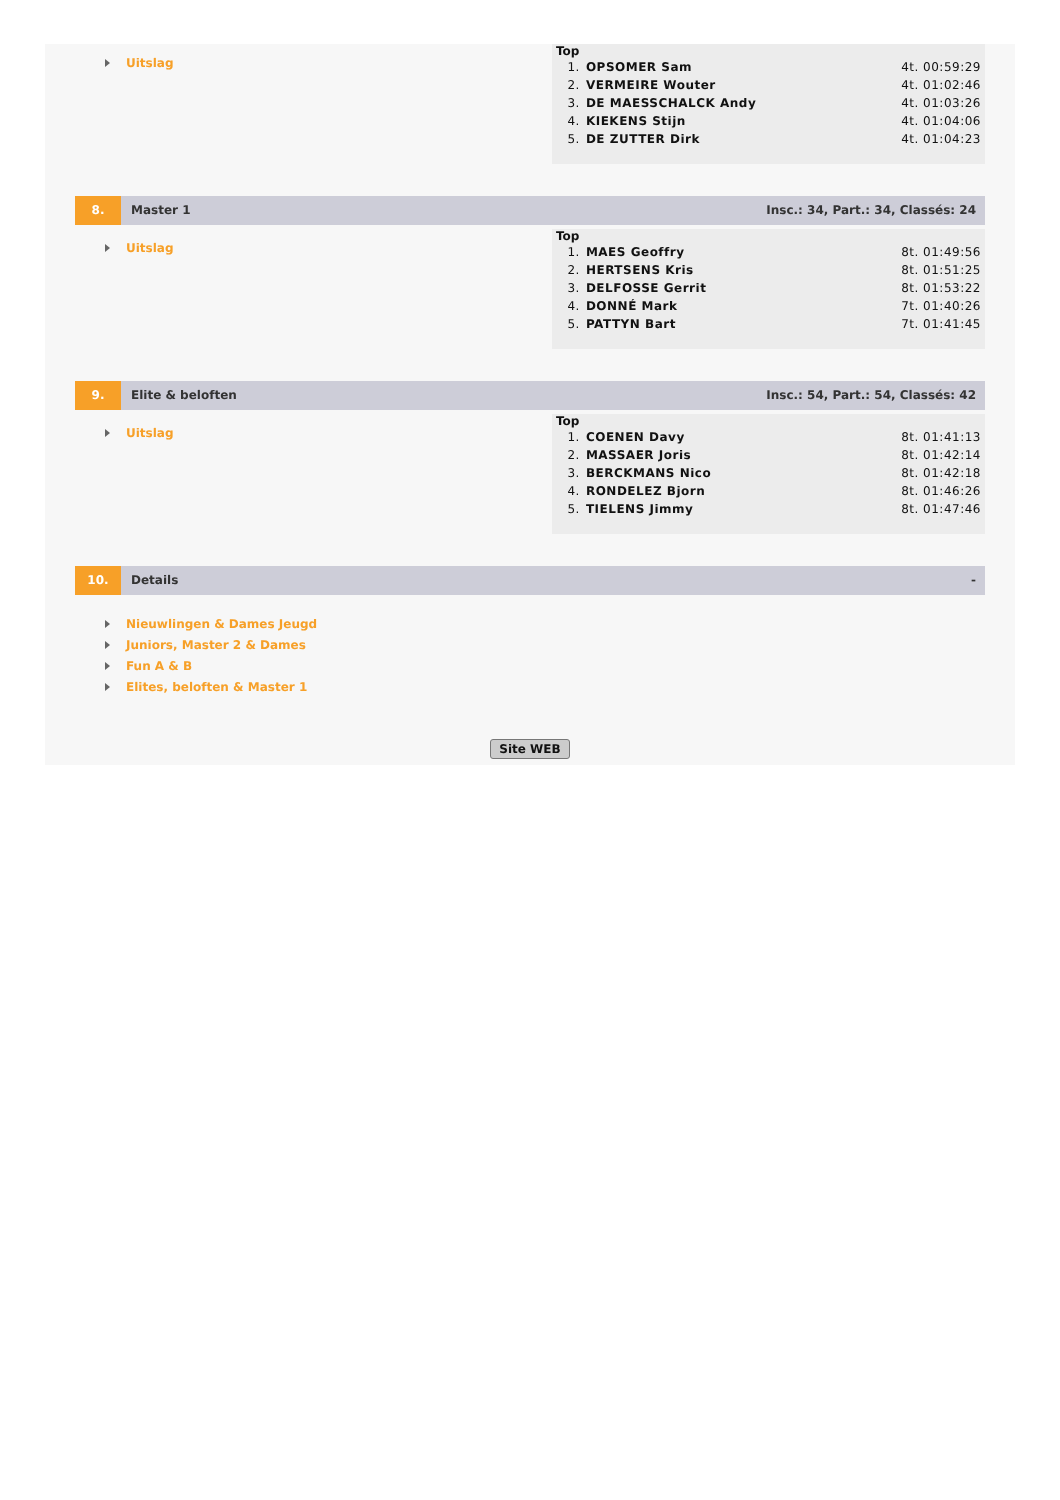Uitslag
Top
| 1. | OPSOMER Sam | 4t. 00:59:29 |
| 2. | VERMEIRE Wouter | 4t. 01:02:46 |
| 3. | DE MAESSCHALCK Andy | 4t. 01:03:26 |
| 4. | KIEKENS Stijn | 4t. 01:04:06 |
| 5. | DE ZUTTER Dirk | 4t. 01:04:23 |
8. Master 1 Insc.: 34, Part.: 34, Classés: 24
Uitslag
Top
| 1. | MAES Geoffry | 8t. 01:49:56 |
| 2. | HERTSENS Kris | 8t. 01:51:25 |
| 3. | DELFOSSE Gerrit | 8t. 01:53:22 |
| 4. | DONNÉ Mark | 7t. 01:40:26 |
| 5. | PATTYN Bart | 7t. 01:41:45 |
9. Elite & beloften Insc.: 54, Part.: 54, Classés: 42
Uitslag
Top
| 1. | COENEN Davy | 8t. 01:41:13 |
| 2. | MASSAER Joris | 8t. 01:42:14 |
| 3. | BERCKMANS Nico | 8t. 01:42:18 |
| 4. | RONDELEZ Bjorn | 8t. 01:46:26 |
| 5. | TIELENS Jimmy | 8t. 01:47:46 |
10. Details -
Nieuwlingen & Dames Jeugd
Juniors, Master 2 & Dames
Fun A & B
Elites, beloften & Master 1
Site WEB